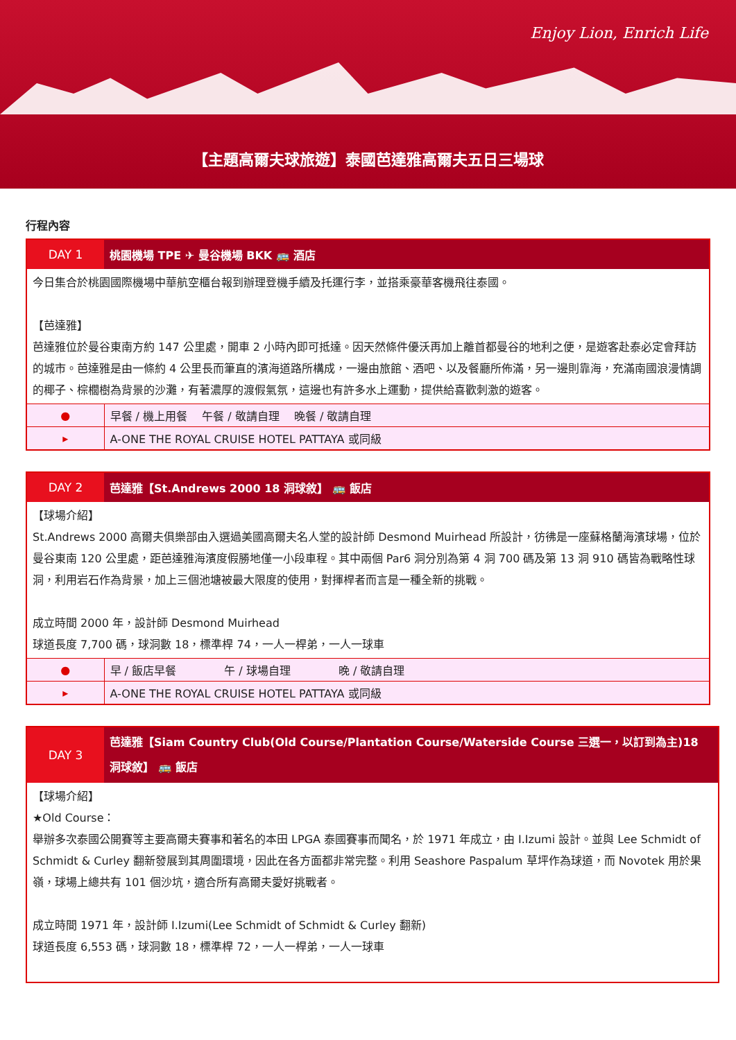Enjoy Lion, Enrich Life
【主題高爾夫球旅遊】泰國芭達雅高爾夫五日三場球
行程內容
| DAY 1 | 桃園機場 TPE ✈ 曼谷機場 BKK 🚌 酒店 |
| 今日集合於桃園國際機場中華航空櫃台報到辦理登機手續及托運行李，並搭乘豪華客機飛往泰國。 【芭達雅】 芭達雅位於曼谷東南方約 147 公里處，開車 2 小時內即可抵達。因天然條件優沃再加上離首都曼谷的地利之便，是遊客赴泰必定會拜訪的城市。芭達雅是由一條約 4 公里長而筆直的濱海道路所構成，一邊由旅館、酒吧、以及餐廳所佈滿，另一邊則靠海，充滿南國浪漫情調的椰子、棕櫚樹為背景的沙灘，有著濃厚的渡假氣氛，這邊也有許多水上運動，提供給喜歡刺激的遊客。 | |
| ● | 早餐 / 機上用餐 午餐 / 敬請自理 晚餐 / 敬請自理 |
| ▸ | A-ONE THE ROYAL CRUISE HOTEL PATTAYA 或同級 |
| DAY 2 | 芭達雅【St.Andrews 2000 18 洞球敘】 🚌 飯店 |
| 【球場介紹】 St.Andrews 2000 高爾夫俱樂部由入選過美國高爾夫名人堂的設計師 Desmond Muirhead 所設計，彷彿是一座蘇格蘭海濱球場，位於曼谷東南 120 公里處，距芭達雅海濱度假勝地僅一小段車程。其中兩個 Par6 洞分別為第 4 洞 700 碼及第 13 洞 910 碼皆為戰略性球洞，利用岩石作為背景，加上三個池塘被最大限度的使用，對揮桿者而言是一種全新的挑戰。 成立時間 2000 年，設計師 Desmond Muirhead 球道長度 7,700 碼，球洞數 18，標準桿 74，一人一桿弟，一人一球車 | |
| ● | 早 / 飯店早餐 午 / 球場自理 晚 / 敬請自理 |
| ▸ | A-ONE THE ROYAL CRUISE HOTEL PATTAYA 或同級 |
| DAY 3 | 芭達雅【Siam Country Club(Old Course/Plantation Course/Waterside Course 三選一，以訂到為主)18 洞球敘】 🚌 飯店 |
| 【球場介紹】 ★Old Course： 舉辦多次泰國公開賽等主要高爾夫賽事和著名的本田 LPGA 泰國賽事而聞名，於 1971 年成立，由 I.Izumi 設計。並與 Lee Schmidt of Schmidt & Curley 翻新發展到其周圍環境，因此在各方面都非常完整。利用 Seashore Paspalum 草坪作為球道，而 Novotek 用於果嶺，球場上總共有 101 個沙坑，適合所有高爾夫愛好挑戰者。 成立時間 1971 年，設計師 I.Izumi(Lee Schmidt of Schmidt & Curley 翻新) 球道長度 6,553 碼，球洞數 18，標準桿 72，一人一桿弟，一人一球車 | |